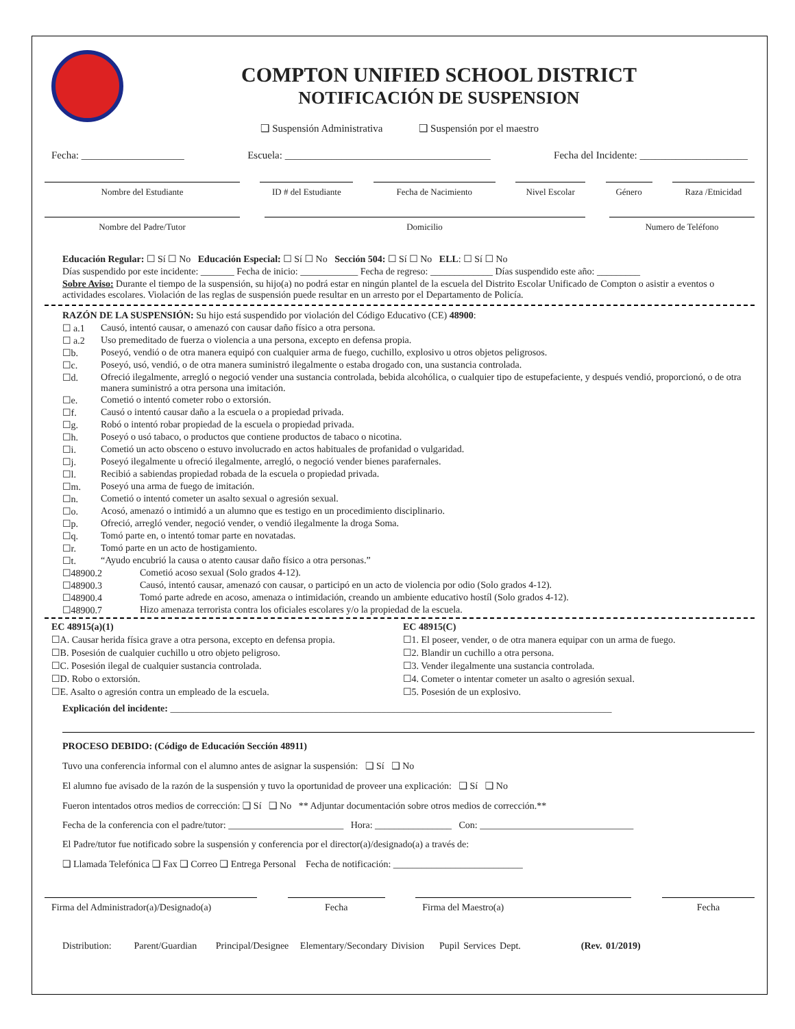COMPTON UNIFIED SCHOOL DISTRICT
NOTIFICACIÓN DE SUSPENSION
❑ Suspensión Administrativa ❑ Suspensión por el maestro
Fecha: ____________________ Escuela: ________________________________________ Fecha del Incidente: _____________________
Nombre del Estudiante ID # del Estudiante
Fecha de Nacimiento Nivel Escolar Género Raza /Etnicidad
Nombre del Padre/Tutor Domicilio Numero de Teléfono
Educación Regular: ☐ Sí ☐ No Educación Especial: ☐ Sí ☐ No Sección 504: ☐ Sí ☐ No ELL: ☐ Sí ☐ No
Días suspendido por este incidente: _______ Fecha de inicio: ____________ Fecha de regreso: _____________ Días suspendido este año: _________
Sobre Aviso: Durante el tiempo de la suspensión, su hijo(a) no podrá estar en ningún plantel de la escuela del Distrito Escolar Unificado de Compton o asistir a eventos o actividades escolares. Violación de las reglas de suspensión puede resultar en un arresto por el Departamento de Policía.
RAZÓN DE LA SUSPENSIÓN: Su hijo está suspendido por violación del Código Educativo (CE) 48900:
☐ a.1 Causó, intentó causar, o amenazó con causar daño físico a otra persona.
☐ a.2 Uso premeditado de fuerza o violencia a una persona, excepto en defensa propia.
☐b. Poseyó, vendió o de otra manera equipó con cualquier arma de fuego, cuchillo, explosivo u otros objetos peligrosos.
☐c. Poseyó, usó, vendió, o de otra manera suministró ilegalmente o estaba drogado con, una sustancia controlada.
☐d. Ofreció ilegalmente, arregló o negoció vender una sustancia controlada, bebida alcohólica, o cualquier tipo de estupefaciente, y después vendió, proporcionó, o de otra manera suministró a otra persona una imitación.
☐e. Cometió o intentó cometer robo o extorsión.
☐f. Causó o intentó causar daño a la escuela o a propiedad privada.
☐g. Robó o intentó robar propiedad de la escuela o propiedad privada.
☐h. Poseyó o usó tabaco, o productos que contiene productos de tabaco o nicotina.
☐i. Cometió un acto obsceno o estuvo involucrado en actos habituales de profanidad o vulgaridad.
☐j. Poseyó ilegalmente u ofreció ilegalmente, arregló, o negoció vender bienes parafernales.
☐l. Recibió a sabiendas propiedad robada de la escuela o propiedad privada.
☐m. Poseyó una arma de fuego de imitación.
☐n. Cometió o intentó cometer un asalto sexual o agresión sexual.
☐o. Acosó, amenazó o intimidó a un alumno que es testigo en un procedimiento disciplinario.
☐p. Ofreció, arregló vender, negoció vender, o vendió ilegalmente la droga Soma.
☐q. Tomó parte en, o intentó tomar parte en novatadas.
☐r. Tomó parte en un acto de hostigamiento.
☐t. “Ayudo encubrió la causa o atento causar daño físico a otra personas.”
☐48900.2 Cometió acoso sexual (Solo grados 4-12).
☐48900.3 Causó, intentó causar, amenazó con causar, o participó en un acto de violencia por odio (Solo grados 4-12).
☐48900.4 Tomó parte adrede en acoso, amenaza o intimidación, creando un ambiente educativo hostíl (Solo grados 4-12).
☐48900.7 Hizo amenaza terrorista contra los oficiales escolares y/o la propiedad de la escuela.
EC 48915(a)(1)
☐A. Causar herida física grave a otra persona, excepto en defensa propia.
☐B. Posesión de cualquier cuchillo u otro objeto peligroso.
☐C. Posesión ilegal de cualquier sustancia controlada.
☐D. Robo o extorsión.
☐E. Asalto o agresión contra un empleado de la escuela.
EC 48915(C)
☐1. El poseer, vender, o de otra manera equipar con un arma de fuego.
☐2. Blandir un cuchillo a otra persona.
☐3. Vender ilegalmente una sustancia controlada.
☐4. Cometer o intentar cometer un asalto o agresión sexual.
☐5. Posesión de un explosivo.
Explicación del incidente: ____________________________________________________________________________________________
PROCESO DEBIDO: (Código de Educación Sección 48911)
Tuvo una conferencia informal con el alumno antes de asignar la suspensión: ❑ Sí ❑ No
El alumno fue avisado de la razón de la suspensión y tuvo la oportunidad de proveer una explicación: ❑ Sí ❑ No
Fueron intentados otros medios de corrección: ❑ Sí ❑ No ** Adjuntar documentación sobre otros medios de corrección.**
Fecha de la conferencia con el padre/tutor: ________________________ Hora: ________________ Con: ________________________________
El Padre/tutor fue notificado sobre la suspensión y conferencia por el director(a)/designado(a) a través de:
❑ Llamada Telefónica ❑ Fax ❑ Correo ❑ Entrega Personal Fecha de notificación: ___________________________
Firma del Administrador(a)/Designado(a)
Fecha Firma del Maestro(a) Fecha
Distribution: Parent/Guardian Principal/Designee Elementary/Secondary Division Pupil Services Dept. (Rev. 01/2019)